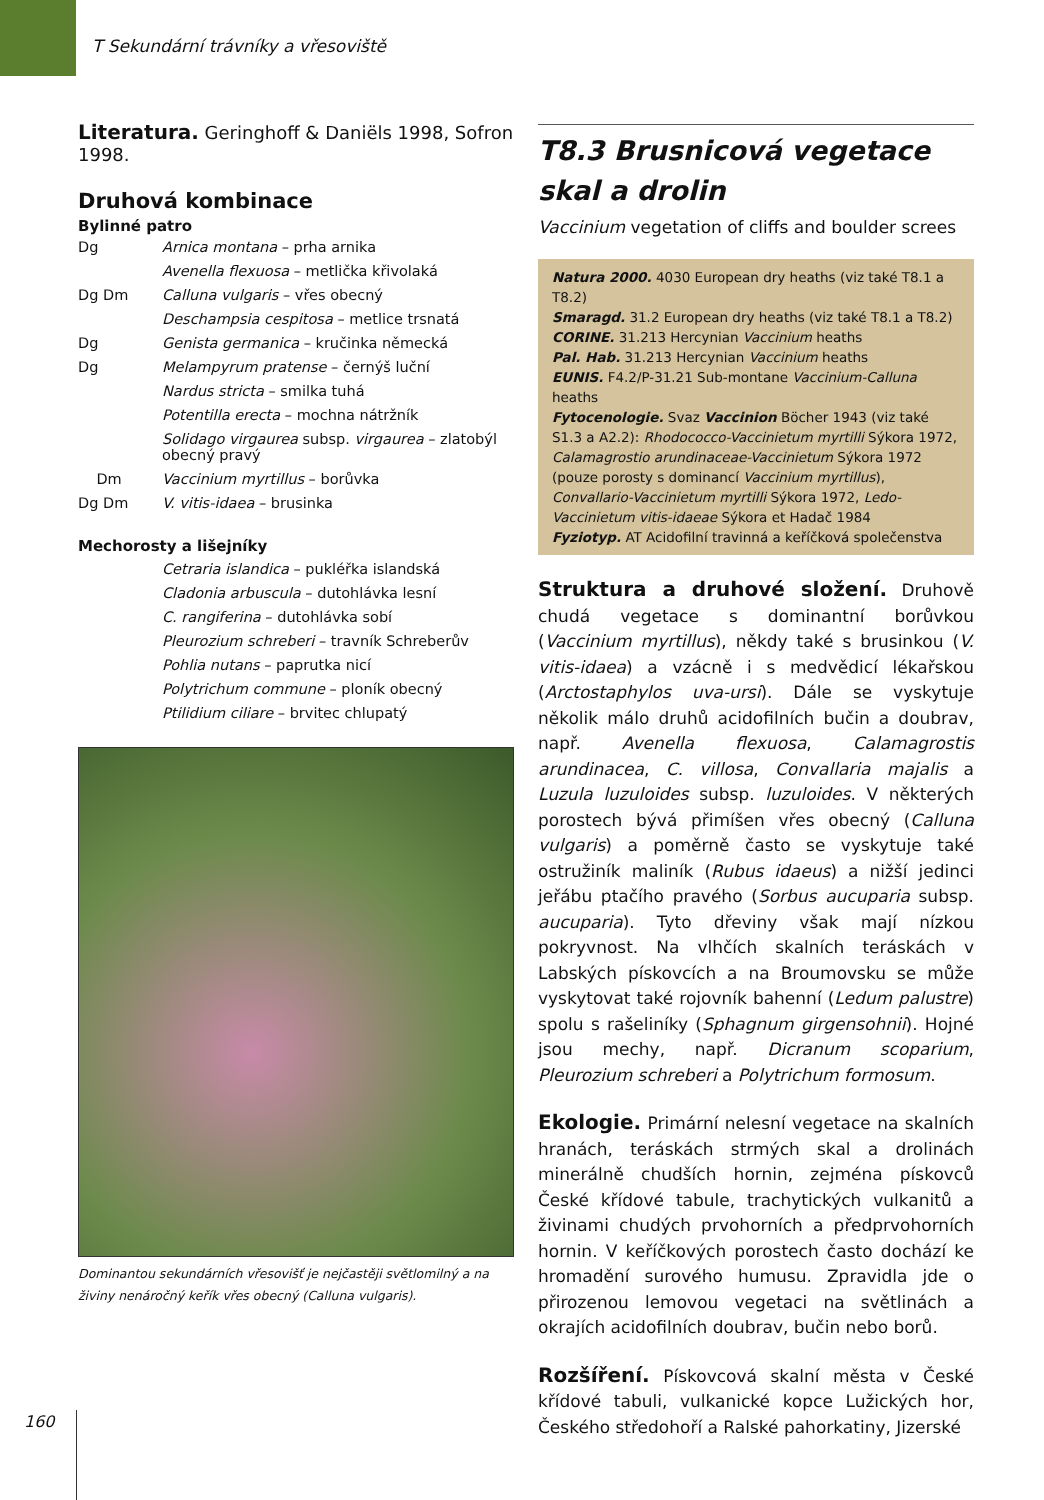T Sekundární trávníky a vřesoviště
Literatura. Geringhoff & Daniëls 1998, Sofron 1998.
Druhová kombinace
Bylinné patro
| Dg | Arnica montana – prha arnika |
| | Avenella flexuosa – metlička křivolaká |
| Dg Dm | Calluna vulgaris – vřes obecný |
| | Deschampsia cespitosa – metlice trsnatá |
| Dg | Genista germanica – kručinka německá |
| Dg | Melampyrum pratense – černýš luční |
| | Nardus stricta – smilka tuhá |
| | Potentilla erecta – mochna nátržník |
| | Solidago virgaurea subsp. virgaurea – zlatobýl obecný pravý |
| Dm | Vaccinium myrtillus – borůvka |
| Dg Dm | V. vitis-idaea – brusinka |
Mechorosty a lišejníky
| | Cetraria islandica – pukléřka islandská |
| | Cladonia arbuscula – dutohlávka lesní |
| | C. rangiferina – dutohlávka sobí |
| | Pleurozium schreberi – travník Schreberův |
| | Pohlia nutans – paprutka nicí |
| | Polytrichum commune – ploník obecný |
| | Ptilidium ciliare – brvitec chlupatý |
Dominantou sekundárních vřesovišť je nejčastěji světlomilný a na živiny nenáročný keřík vřes obecný (Calluna vulgaris).
T8.3 Brusnicová vegetace skal a drolin
Vaccinium vegetation of cliffs and boulder screes
Natura 2000. 4030 European dry heaths (viz také T8.1 a T8.2)
Smaragd. 31.2 European dry heaths (viz také T8.1 a T8.2)
CORINE. 31.213 Hercynian Vaccinium heaths
Pal. Hab. 31.213 Hercynian Vaccinium heaths
EUNIS. F4.2/P-31.21 Sub-montane Vaccinium-Calluna heaths
Fytocenologie. Svaz Vaccinion Böcher 1943 (viz také S1.3 a A2.2): Rhodococco-Vaccinietum myrtilli Sýkora 1972, Calamagrostio arundinaceae-Vaccinietum Sýkora 1972 (pouze porosty s dominancí Vaccinium myrtillus), Convallario-Vaccinietum myrtilli Sýkora 1972, Ledo-Vaccinietum vitis-idaeae Sýkora et Hadač 1984
Fyziotyp. AT Acidofilní travinná a keříčková společenstva
Struktura a druhové složení. Druhově chudá vegetace s dominantní borůvkou (Vaccinium myrtillus), někdy také s brusinkou (V. vitis-idaea) a vzácně i s medvědicí lékařskou (Arctostaphylos uva-ursi). Dále se vyskytuje několik málo druhů acidofilních bučin a doubrav, např. Avenella flexuosa, Calamagrostis arundinacea, C. villosa, Convallaria majalis a Luzula luzuloides subsp. luzuloides. V některých porostech bývá přimíšen vřes obecný (Calluna vulgaris) a poměrně často se vyskytuje také ostružiník maliník (Rubus idaeus) a nižší jedinci jeřábu ptačího pravého (Sorbus aucuparia subsp. aucuparia). Tyto dřeviny však mají nízkou pokryvnost. Na vlhčích skalních teráskách v Labských pískovcích a na Broumovsku se může vyskytovat také rojovník bahenní (Ledum palustre) spolu s rašeliníky (Sphagnum girgensohnii). Hojné jsou mechy, např. Dicranum scoparium, Pleurozium schreberi a Polytrichum formosum.
Ekologie. Primární nelesní vegetace na skalních hranách, teráskách strmých skal a drolinách minerálně chudších hornin, zejména pískovců České křídové tabule, trachytických vulkanitů a živinami chudých prvohorních a předprvohorních hornin. V keříčkových porostech často dochází ke hromadění surového humusu. Zpravidla jde o přirozenou lemovou vegetaci na světlinách a okrajích acidofilních doubrav, bučin nebo borů.
Rozšíření. Pískovcová skalní města v České křídové tabuli, vulkanické kopce Lužických hor, Českého středohoří a Ralské pahorkatiny, Jizerské
160